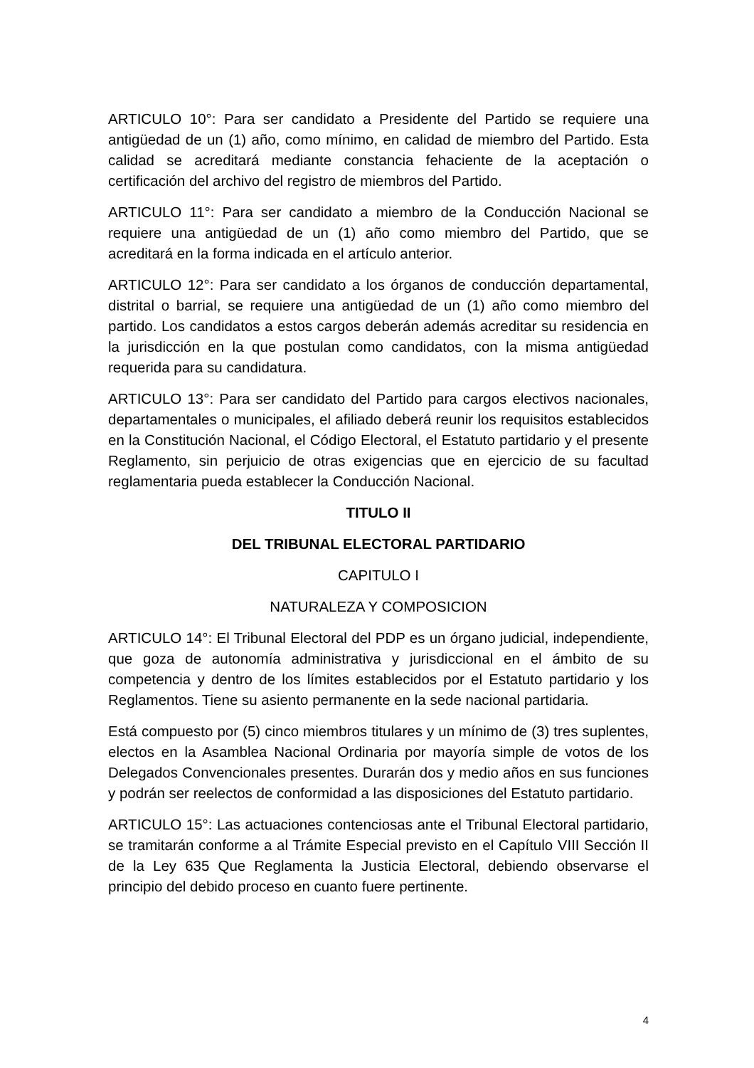ARTICULO 10°: Para ser candidato a Presidente del Partido se requiere una antigüedad de un (1) año, como mínimo, en calidad de miembro del Partido. Esta calidad se acreditará mediante constancia fehaciente de la aceptación o certificación del archivo del registro de miembros del Partido.
ARTICULO 11°: Para ser candidato a miembro de la Conducción Nacional se requiere una antigüedad de un (1) año como miembro del Partido, que se acreditará en la forma indicada en el artículo anterior.
ARTICULO 12°: Para ser candidato a los órganos de conducción departamental, distrital o barrial, se requiere una antigüedad de un (1) año como miembro del partido. Los candidatos a estos cargos deberán además acreditar su residencia en la jurisdicción en la que postulan como candidatos, con la misma antigüedad requerida para su candidatura.
ARTICULO 13°: Para ser candidato del Partido para cargos electivos nacionales, departamentales o municipales, el afiliado deberá reunir los requisitos establecidos en la Constitución Nacional, el Código Electoral, el Estatuto partidario y el presente Reglamento, sin perjuicio de otras exigencias que en ejercicio de su facultad reglamentaria pueda establecer la Conducción Nacional.
TITULO II
DEL TRIBUNAL ELECTORAL PARTIDARIO
CAPITULO I
NATURALEZA Y COMPOSICION
ARTICULO 14°: El Tribunal Electoral del PDP es un órgano judicial, independiente, que goza de autonomía administrativa y jurisdiccional en el ámbito de su competencia y dentro de los límites establecidos por el Estatuto partidario y los Reglamentos. Tiene su asiento permanente en la sede nacional partidaria.
Está compuesto por (5) cinco miembros titulares y un mínimo de (3) tres suplentes, electos en la Asamblea Nacional Ordinaria por mayoría simple de votos de los Delegados Convencionales presentes. Durarán dos y medio años en sus funciones y podrán ser reelectos de conformidad a las disposiciones del Estatuto partidario.
ARTICULO 15°: Las actuaciones contenciosas ante el Tribunal Electoral partidario, se tramitarán conforme a al Trámite Especial previsto en el Capítulo VIII Sección II de la Ley 635 Que Reglamenta la Justicia Electoral, debiendo observarse el principio del debido proceso en cuanto fuere pertinente.
4